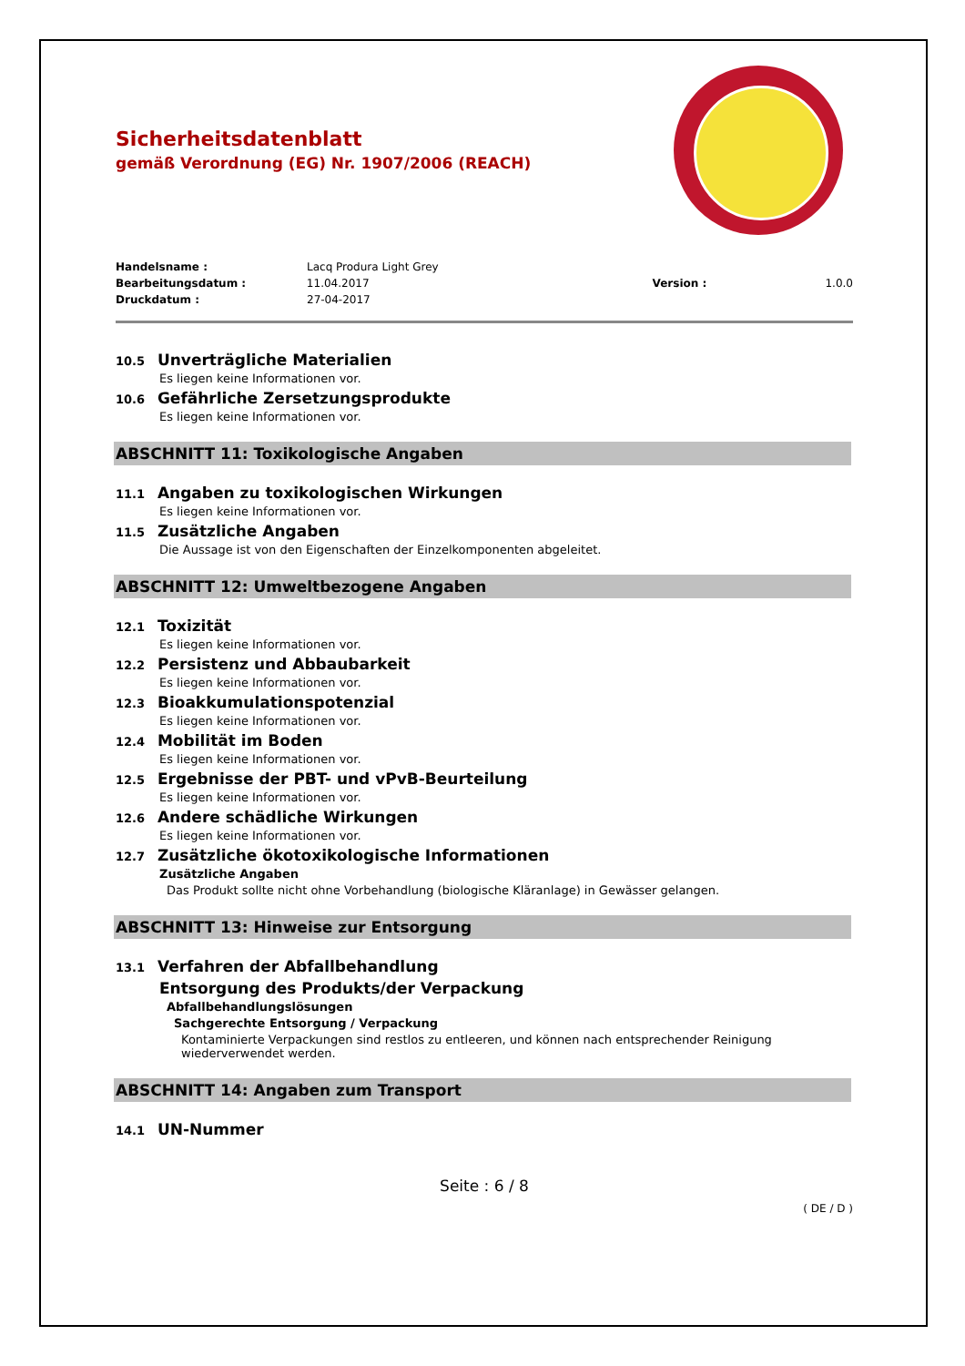Sicherheitsdatenblatt
gemäß Verordnung (EG) Nr. 1907/2006 (REACH)
Handelsname : Lacq Produra Light Grey
Bearbeitungsdatum : 11.04.2017 Version : 1.0.0
Druckdatum : 27-04-2017
10.5 Unverträgliche Materialien
Es liegen keine Informationen vor.
10.6 Gefährliche Zersetzungsprodukte
Es liegen keine Informationen vor.
ABSCHNITT 11: Toxikologische Angaben
11.1 Angaben zu toxikologischen Wirkungen
Es liegen keine Informationen vor.
11.5 Zusätzliche Angaben
Die Aussage ist von den Eigenschaften der Einzelkomponenten abgeleitet.
ABSCHNITT 12: Umweltbezogene Angaben
12.1 Toxizität
Es liegen keine Informationen vor.
12.2 Persistenz und Abbaubarkeit
Es liegen keine Informationen vor.
12.3 Bioakkumulationspotenzial
Es liegen keine Informationen vor.
12.4 Mobilität im Boden
Es liegen keine Informationen vor.
12.5 Ergebnisse der PBT- und vPvB-Beurteilung
Es liegen keine Informationen vor.
12.6 Andere schädliche Wirkungen
Es liegen keine Informationen vor.
12.7 Zusätzliche ökotoxikologische Informationen
Zusätzliche Angaben
Das Produkt sollte nicht ohne Vorbehandlung (biologische Kläranlage) in Gewässer gelangen.
ABSCHNITT 13: Hinweise zur Entsorgung
13.1 Verfahren der Abfallbehandlung
Entsorgung des Produkts/der Verpackung
Abfallbehandlungslösungen
Sachgerechte Entsorgung / Verpackung
Kontaminierte Verpackungen sind restlos zu entleeren, und können nach entsprechender Reinigung wiederverwendet werden.
ABSCHNITT 14: Angaben zum Transport
14.1 UN-Nummer
Seite : 6 / 8
( DE / D )